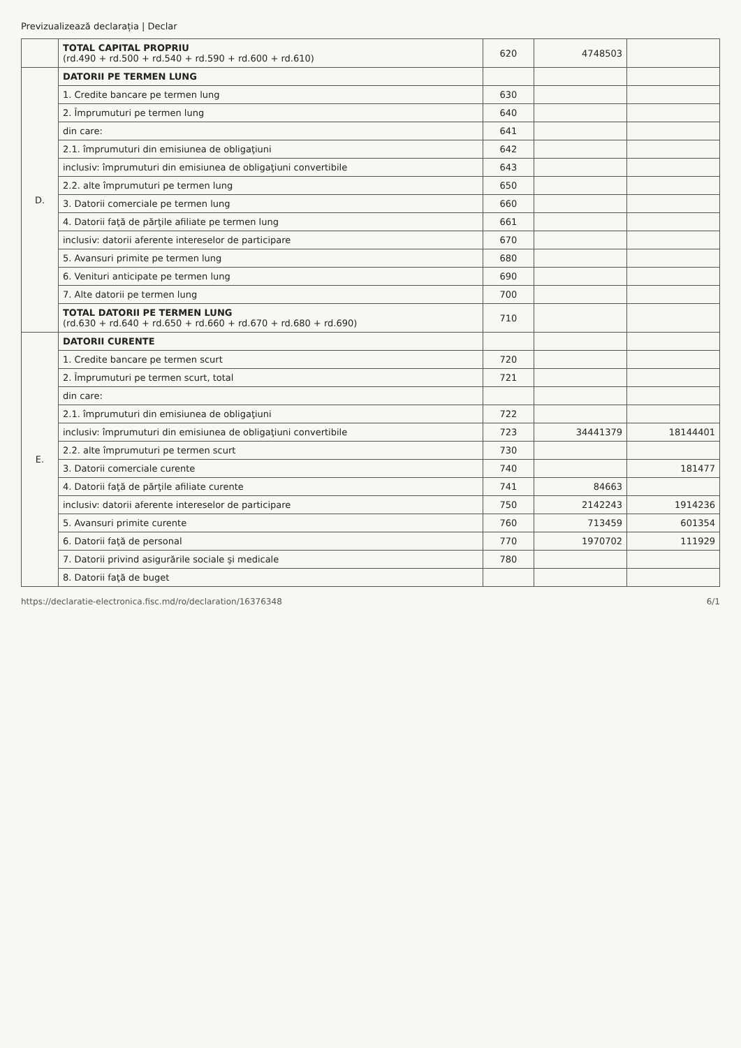Previzualizează declarația | Declar
| | TOTAL CAPITAL PROPRIU (rd.490 + rd.500 + rd.540 + rd.590 + rd.600 + rd.610) | 620 | 4748503 | |
| D. | DATORII PE TERMEN LUNG | | | |
| | 1. Credite bancare pe termen lung | 630 | | |
| | 2. Împrumuturi pe termen lung | 640 | | |
| | din care: | 641 | | |
| | 2.1. împrumuturi din emisiunea de obligaţiuni | 642 | | |
| | inclusiv: împrumuturi din emisiunea de obligaţiuni convertibile | 643 | | |
| | 2.2. alte împrumuturi pe termen lung | 650 | | |
| | 3. Datorii comerciale pe termen lung | 660 | | |
| | 4. Datorii faţă de părţile afiliate pe termen lung | 661 | | |
| | inclusiv: datorii aferente intereselor de participare | 670 | | |
| | 5. Avansuri primite pe termen lung | 680 | | |
| | 6. Venituri anticipate pe termen lung | 690 | | |
| | 7. Alte datorii pe termen lung | 700 | | |
| | TOTAL DATORII PE TERMEN LUNG (rd.630 + rd.640 + rd.650 + rd.660 + rd.670 + rd.680 + rd.690) | 710 | | |
| E. | DATORII CURENTE | | | |
| | 1. Credite bancare pe termen scurt | 720 | | |
| | 2. Împrumuturi pe termen scurt, total | 721 | | |
| | din care: | | | |
| | 2.1. împrumuturi din emisiunea de obligaţiuni | 722 | | |
| | inclusiv: împrumuturi din emisiunea de obligaţiuni convertibile | 723 | 34441379 | 18144401 |
| | 2.2. alte împrumuturi pe termen scurt | 730 | | |
| | 3. Datorii comerciale curente | 740 | | 181477 |
| | 4. Datorii faţă de părţile afiliate curente | 741 | 84663 | |
| | inclusiv: datorii aferente intereselor de participare | 750 | 2142243 | 1914236 |
| | 5. Avansuri primite curente | 760 | 713459 | 601354 |
| | 6. Datorii faţă de personal | 770 | 1970702 | 111929 |
| | 7. Datorii privind asigurările sociale şi medicale | 780 | | |
| | 8. Datorii faţă de buget | | | |
https://declaratie-electronica.fisc.md/ro/declaration/16376348 6/1